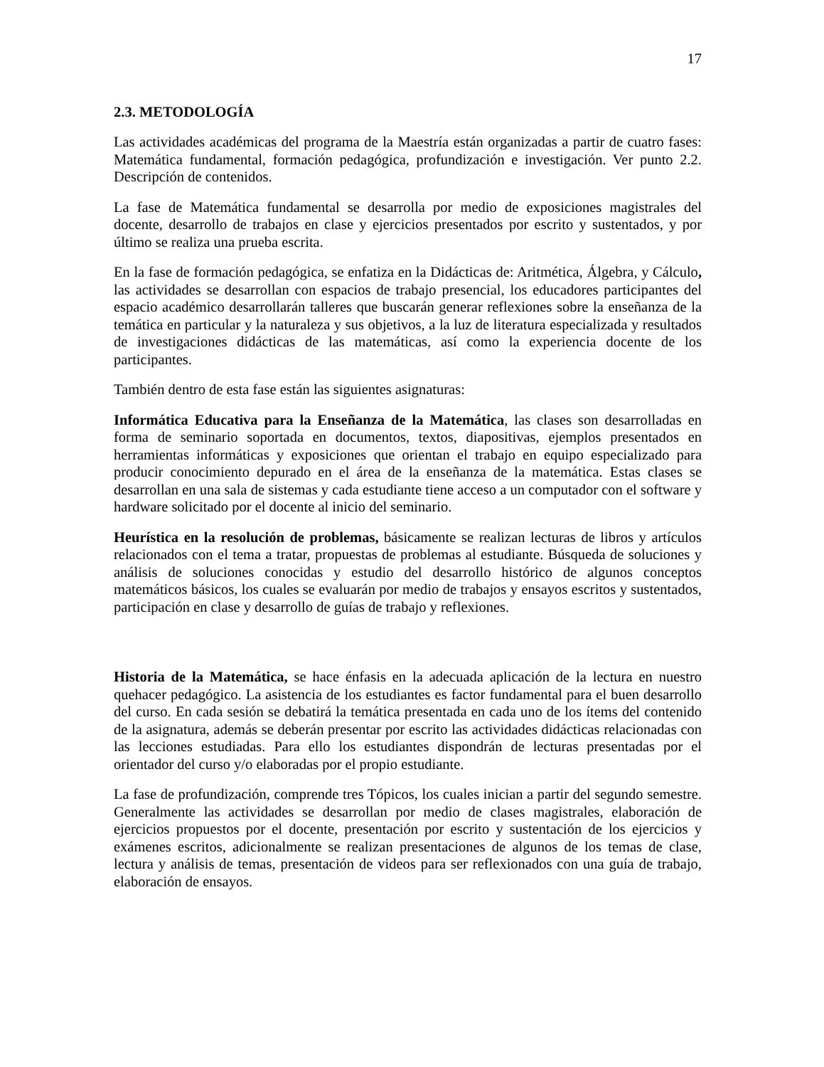17
2.3. METODOLOGÍA
Las actividades académicas del programa de la Maestría están organizadas a partir de cuatro fases: Matemática fundamental, formación pedagógica, profundización e investigación. Ver punto 2.2. Descripción de contenidos.
La fase de Matemática fundamental se desarrolla por medio de exposiciones magistrales del docente, desarrollo de trabajos en clase y ejercicios presentados por escrito y sustentados, y por último se realiza una prueba escrita.
En la fase de formación pedagógica, se enfatiza en la Didácticas de: Aritmética, Álgebra, y Cálculo, las actividades se desarrollan con espacios de trabajo presencial, los educadores participantes del espacio académico desarrollarán talleres que buscarán generar reflexiones sobre la enseñanza de la temática en particular y la naturaleza y sus objetivos, a la luz de literatura especializada y resultados de investigaciones didácticas de las matemáticas, así como la experiencia docente de los participantes.
También dentro de esta fase están las siguientes asignaturas:
Informática Educativa para la Enseñanza de la Matemática, las clases son desarrolladas en forma de seminario soportada en documentos, textos, diapositivas, ejemplos presentados en herramientas informáticas y exposiciones que orientan el trabajo en equipo especializado para producir conocimiento depurado en el área de la enseñanza de la matemática. Estas clases se desarrollan en una sala de sistemas y cada estudiante tiene acceso a un computador con el software y hardware solicitado por el docente al inicio del seminario.
Heurística en la resolución de problemas, básicamente se realizan lecturas de libros y artículos relacionados con el tema a tratar, propuestas de problemas al estudiante. Búsqueda de soluciones y análisis de soluciones conocidas y estudio del desarrollo histórico de algunos conceptos matemáticos básicos, los cuales se evaluarán por medio de trabajos y ensayos escritos y sustentados, participación en clase y desarrollo de guías de trabajo y reflexiones.
Historia de la Matemática, se hace énfasis en la adecuada aplicación de la lectura en nuestro quehacer pedagógico. La asistencia de los estudiantes es factor fundamental para el buen desarrollo del curso. En cada sesión se debatirá la temática presentada en cada uno de los ítems del contenido de la asignatura, además se deberán presentar por escrito las actividades didácticas relacionadas con las lecciones estudiadas. Para ello los estudiantes dispondrán de lecturas presentadas por el orientador del curso y/o elaboradas por el propio estudiante.
La fase de profundización, comprende tres Tópicos, los cuales inician a partir del segundo semestre. Generalmente las actividades se desarrollan por medio de clases magistrales, elaboración de ejercicios propuestos por el docente, presentación por escrito y sustentación de los ejercicios y exámenes escritos, adicionalmente se realizan presentaciones de algunos de los temas de clase, lectura y análisis de temas, presentación de videos para ser reflexionados con una guía de trabajo, elaboración de ensayos.